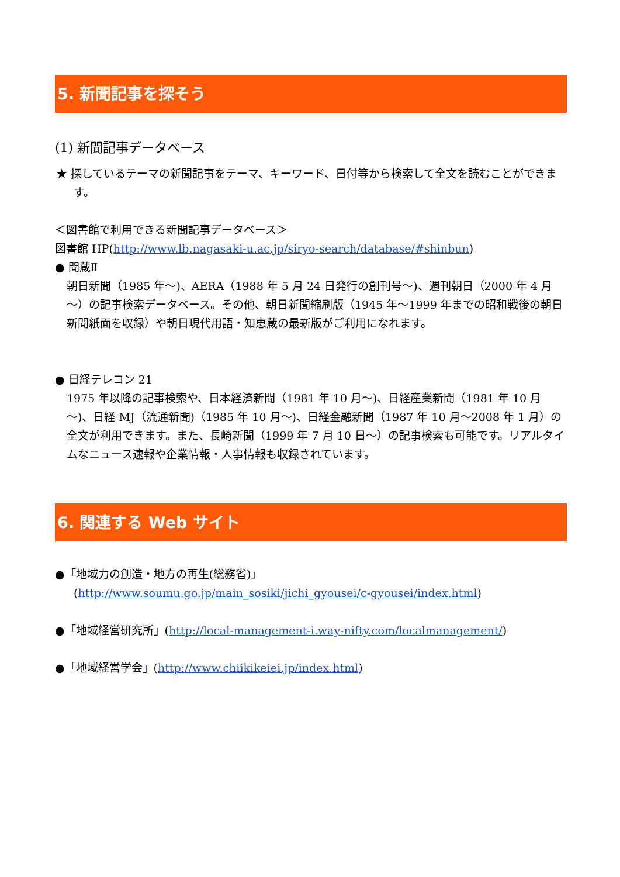5. 新聞記事を探そう
(1) 新聞記事データベース
★ 探しているテーマの新聞記事をテーマ、キーワード、日付等から検索して全文を読むことができます。
＜図書館で利用できる新聞記事データベース＞
図書館 HP(http://www.lb.nagasaki-u.ac.jp/siryo-search/database/#shinbun)
● 聞蔵Ⅱ
朝日新聞（1985 年～)、AERA（1988 年 5 月 24 日発行の創刊号～)、週刊朝日（2000 年 4 月～）の記事検索データベース。その他、朝日新聞縮刷版（1945 年～1999 年までの昭和戦後の朝日新聞紙面を収録）や朝日現代用語・知恵蔵の最新版がご利用になれます。
● 日経テレコン 21
1975 年以降の記事検索や、日本経済新聞（1981 年 10 月～)、日経産業新聞（1981 年 10 月～)、日経 MJ（流通新聞)（1985 年 10 月～)、日経金融新聞（1987 年 10 月～2008 年 1 月）の全文が利用できます。また、長崎新聞（1999 年 7 月 10 日～）の記事検索も可能です。リアルタイムなニュース速報や企業情報・人事情報も収録されています。
6. 関連する Web サイト
●「地域力の創造・地方の再生(総務省)」
(http://www.soumu.go.jp/main_sosiki/jichi_gyousei/c-gyousei/index.html)
●「地域経営研究所」(http://local-management-i.way-nifty.com/localmanagement/)
●「地域経営学会」(http://www.chiikikeiei.jp/index.html)